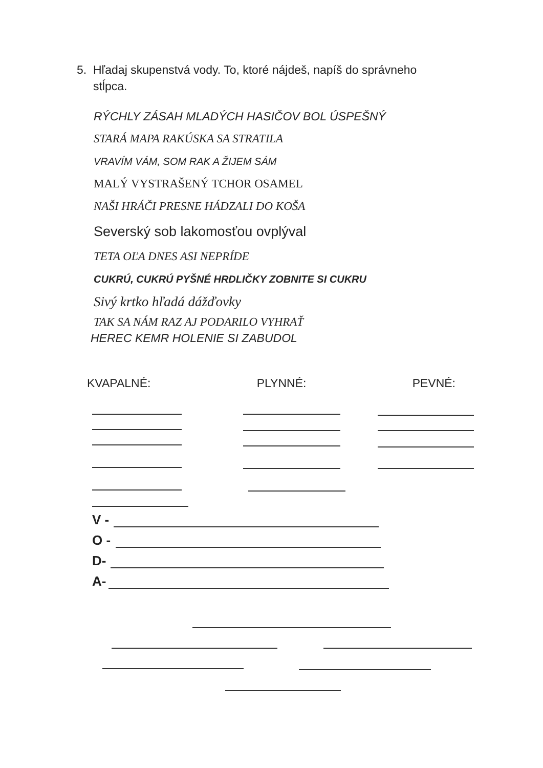5. Hľadaj skupenstvá vody. To, ktoré nájdeš, napíš do správneho
stĺpca.
RÝCHLY ZÁSAH MLADÝCH HASIČOV BOL ÚSPEŠNÝ
STARÁ MAPA RAKÚSKA SA STRATILA
VRAVÍM VÁM, SOM RAK A ŽIJEM SÁM
MALÝ VYSTRAŠENÝ TCHOR OSAMEL
NAŠI HRÁČI PRESNE HÁDZALI DO KOŠA
Severský sob lakomosťou ovplýval
TETA OĽA DNES ASI NEPRÍDE
CUKRÚ, CUKRÚ PYŠNÉ HRDLIČKY ZOBNITE SI CUKRU
Sivý krtko hľadá dážďovky
TAK SA NÁM RAZ AJ PODARILO VYHRAŤ
HEREC KEMR HOLENIE SI ZABUDOL
KVAPALNÉ: PLYNNÉ: PEVNÉ:
V -
O -
D-
A-